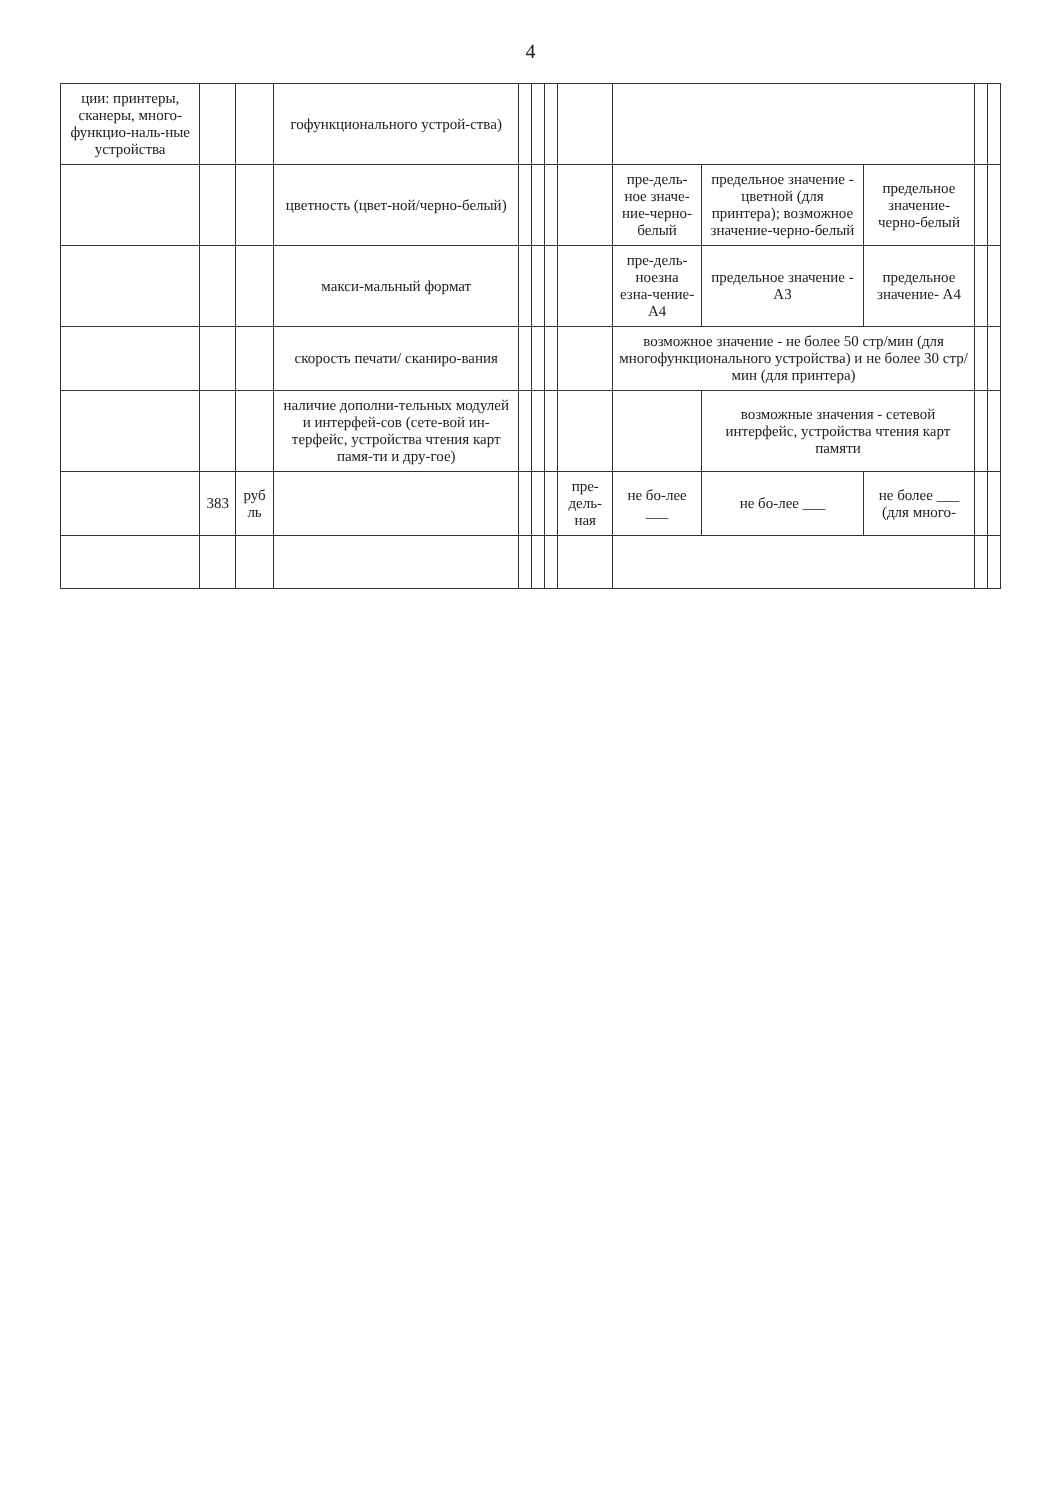4
| ции: принтеры, сканеры, много-функцио-наль-ные устройства | | | гофункционального устрой-ства) | | | | | | | | | |
| | | | цветность (цвет-ной/черно-белый) | | | | | пре-дель-ное значе-ние-черно-белый | предельное значение - цветной (для принтера); возможное значение-черно-белый | предельное значение-черно-белый | | |
| | | | макси-мальный формат | | | | | пре-дель-ноезна езна-чение-А4 | предельное значение - А3 | предельное значение- А4 | | |
| | | | скорость печати/ сканиро-вания | | | | | возможное значение - не более 50 стр/мин (для многофункционального устройства) и не более 30 стр/мин (для принтера) | | | | |
| | | | наличие дополни-тельных модулей и интерфей-сов (сете-вой ин-терфейс, устройства чтения карт памя-ти и дру-гое) | | | | | | возможные значения - сетевой интерфейс, устройства чтения карт памяти | | | |
| | 383 | руб ль | | | | | пре-дель-ная | не бо-лее ___ | не бо-лее ___ | не более ___ (для много- | | |